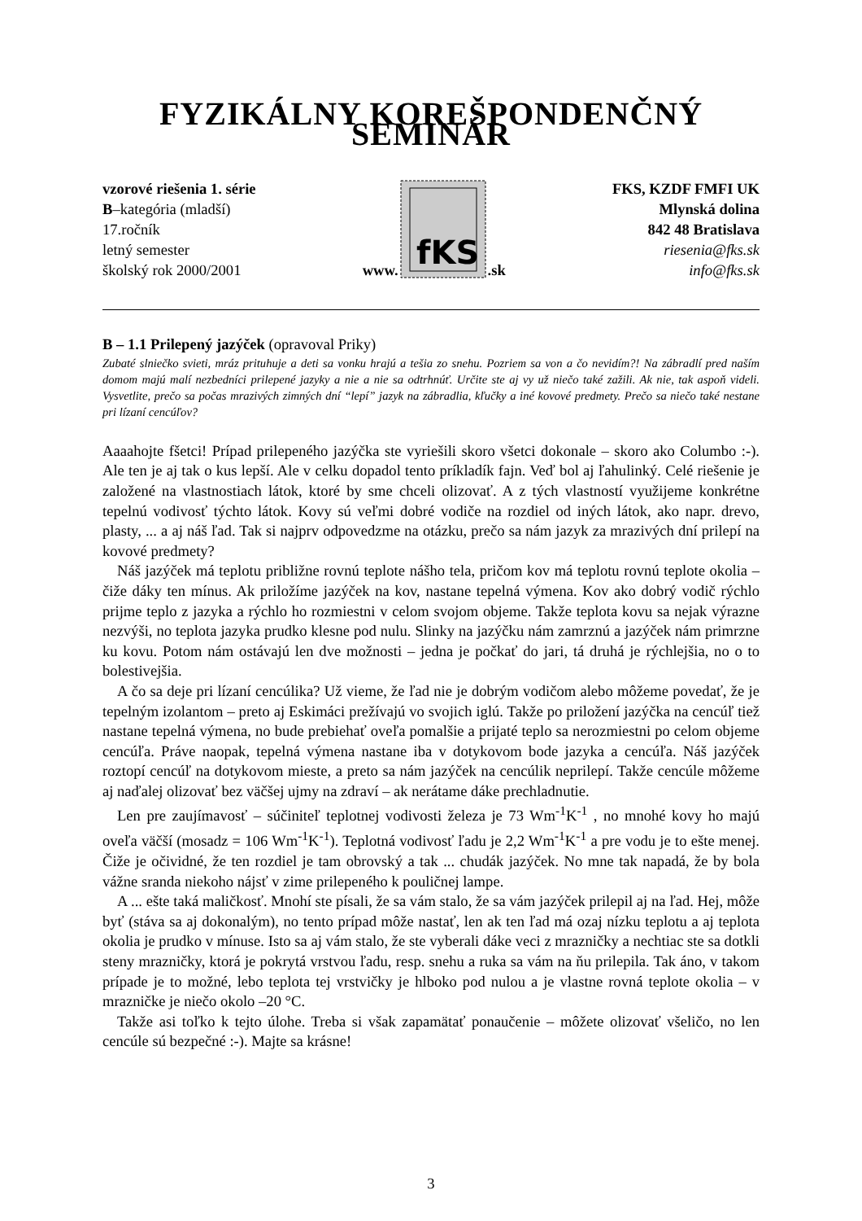FYZIKÁLNY KOREŠPONDENČNÝ SEMINÁR
vzorové riešenia 1. série
B–kategória (mladší)
17.ročník
letný semester
školský rok 2000/2001
www.
fKS
.sk
FKS, KZDF FMFI UK
Mlynská dolina
842 48 Bratislava
riesenia@fks.sk
info@fks.sk
B – 1.1 Prilepený jazýček (opravoval Priky)
Zubaté slniečko svieti, mráz prituhuje a deti sa vonku hrajú a tešia zo snehu. Pozriem sa von a čo nevidím?! Na zábradlí pred naším domom majú malí nezbedníci prilepené jazyky a nie a nie sa odtrhnúť. Určite ste aj vy už niečo také zažili. Ak nie, tak aspoň videli. Vysvetlite, prečo sa počas mrazivých zimných dní “lepí” jazyk na zábradlia, kľučky a iné kovové predmety. Prečo sa niečo také nestane pri lízaní cencúľov?
Aaaahojte fšetci! Prípad prilepeného jazýčka ste vyriešili skoro všetci dokonale – skoro ako Columbo :-). Ale ten je aj tak o kus lepší. Ale v celku dopadol tento príkladík fajn. Veď bol aj ľahulinký. Celé riešenie je založené na vlastnostiach látok, ktoré by sme chceli olizovať. A z tých vlastností využijeme konkrétne tepelnú vodivosť týchto látok. Kovy sú veľmi dobré vodiče na rozdiel od iných látok, ako napr. drevo, plasty, ... a aj náš ľad. Tak si najprv odpovedzme na otázku, prečo sa nám jazyk za mrazivých dní prilepí na kovové predmety?
Náš jazýček má teplotu približne rovnú teplote nášho tela, pričom kov má teplotu rovnú teplote okolia – čiže dáky ten mínus. Ak priložíme jazýček na kov, nastane tepelná výmena. Kov ako dobrý vodič rýchlo prijme teplo z jazyka a rýchlo ho rozmiestni v celom svojom objeme. Takže teplota kovu sa nejak výrazne nezvýši, no teplota jazyka prudko klesne pod nulu. Slinky na jazýčku nám zamrznú a jazýček nám primrzne ku kovu. Potom nám ostávajú len dve možnosti – jedna je počkať do jari, tá druhá je rýchlejšia, no o to bolestivejšia.
A čo sa deje pri lízaní cencúlika? Už vieme, že ľad nie je dobrým vodičom alebo môžeme povedať, že je tepelným izolantom – preto aj Eskimáci prežívajú vo svojich iglú. Takže po priložení jazýčka na cencúľ tiež nastane tepelná výmena, no bude prebiehať oveľa pomalšie a prijaté teplo sa nerozmiestni po celom objeme cencúľa. Práve naopak, tepelná výmena nastane iba v dotykovom bode jazyka a cencúľa. Náš jazýček roztopí cencúľ na dotykovom mieste, a preto sa nám jazýček na cencúlik neprilepí. Takže cencúle môžeme aj naďalej olizovať bez väčšej ujmy na zdraví – ak nerátame dáke prechladnutie.
Len pre zaujímavosť – súčiniteľ teplotnej vodivosti železa je 73 Wm<sup>-1</sup>K<sup>-1</sup> , no mnohé kovy ho majú oveľa väčší (mosadz = 106 Wm<sup>-1</sup>K<sup>-1</sup>). Teplotná vodivosť ľadu je 2,2 Wm<sup>-1</sup>K<sup>-1</sup> a pre vodu je to ešte menej. Čiže je očividné, že ten rozdiel je tam obrovský a tak ... chudák jazýček. No mne tak napadá, že by bola vážne sranda niekoho nájsť v zime prilepeného k pouličnej lampe.
A ... ešte taká maličkosť. Mnohí ste písali, že sa vám stalo, že sa vám jazýček prilepil aj na ľad. Hej, môže byť (stáva sa aj dokonalým), no tento prípad môže nastať, len ak ten ľad má ozaj nízku teplotu a aj teplota okolia je prudko v mínuse. Isto sa aj vám stalo, že ste vyberali dáke veci z mrazničky a nechtiac ste sa dotkli steny mrazničky, ktorá je pokrytá vrstvou ľadu, resp. snehu a ruka sa vám na ňu prilepila. Tak áno, v takom prípade je to možné, lebo teplota tej vrstvičky je hlboko pod nulou a je vlastne rovná teplote okolia – v mrazničke je niečo okolo –20 °C.
Takže asi toľko k tejto úlohe. Treba si však zapamätať ponaučenie – môžete olizovať všeličo, no len cencúle sú bezpečné :-). Majte sa krásne!
3